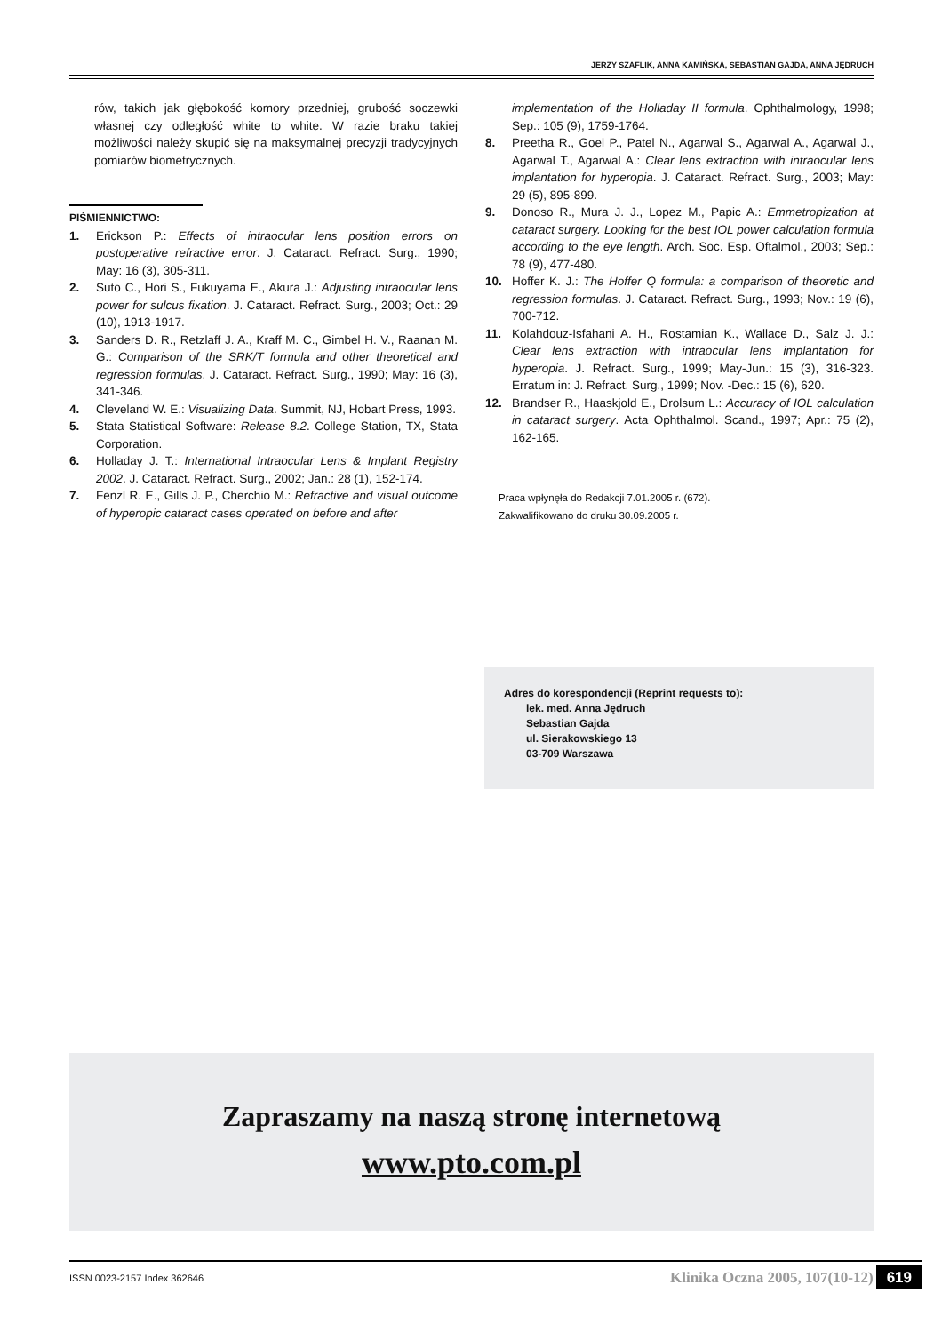JERZY SZAFLIK, ANNA KAMIŃSKA, SEBASTIAN GAJDA, ANNA JĘDRUCH
rów, takich jak głębokość komory przedniej, grubość soczewki własnej czy odległość white to white. W razie braku takiej możliwości należy skupić się na maksymalnej precyzji tradycyjnych pomiarów biometrycznych.
PIŚMIENNICTWO:
1. Erickson P.: Effects of intraocular lens position errors on postoperative refractive error. J. Cataract. Refract. Surg., 1990; May: 16 (3), 305-311.
2. Suto C., Hori S., Fukuyama E., Akura J.: Adjusting intraocular lens power for sulcus fixation. J. Cataract. Refract. Surg., 2003; Oct.: 29 (10), 1913-1917.
3. Sanders D. R., Retzlaff J. A., Kraff M. C., Gimbel H. V., Raanan M. G.: Comparison of the SRK/T formula and other theoretical and regression formulas. J. Cataract. Refract. Surg., 1990; May: 16 (3), 341-346.
4. Cleveland W. E.: Visualizing Data. Summit, NJ, Hobart Press, 1993.
5. Stata Statistical Software: Release 8.2. College Station, TX, Stata Corporation.
6. Holladay J. T.: International Intraocular Lens & Implant Registry 2002. J. Cataract. Refract. Surg., 2002; Jan.: 28 (1), 152-174.
7. Fenzl R. E., Gills J. P., Cherchio M.: Refractive and visual outcome of hyperopic cataract cases operated on before and after
implementation of the Holladay II formula. Ophthalmology, 1998; Sep.: 105 (9), 1759-1764.
8. Preetha R., Goel P., Patel N., Agarwal S., Agarwal A., Agarwal J., Agarwal T., Agarwal A.: Clear lens extraction with intraocular lens implantation for hyperopia. J. Cataract. Refract. Surg., 2003; May: 29 (5), 895-899.
9. Donoso R., Mura J. J., Lopez M., Papic A.: Emmetropization at cataract surgery. Looking for the best IOL power calculation formula according to the eye length. Arch. Soc. Esp. Oftalmol., 2003; Sep.: 78 (9), 477-480.
10. Hoffer K. J.: The Hoffer Q formula: a comparison of theoretic and regression formulas. J. Cataract. Refract. Surg., 1993; Nov.: 19 (6), 700-712.
11. Kolahdouz-Isfahani A. H., Rostamian K., Wallace D., Salz J. J.: Clear lens extraction with intraocular lens implantation for hyperopia. J. Refract. Surg., 1999; May-Jun.: 15 (3), 316-323. Erratum in: J. Refract. Surg., 1999; Nov. -Dec.: 15 (6), 620.
12. Brandser R., Haaskjold E., Drolsum L.: Accuracy of IOL calculation in cataract surgery. Acta Ophthalmol. Scand., 1997; Apr.: 75 (2), 162-165.
Praca wpłynęła do Redakcji 7.01.2005 r. (672).
Zakwalifikowano do druku 30.09.2005 r.
Adres do korespondencji (Reprint requests to):
lek. med. Anna Jędruch
Sebastian Gajda
ul. Sierakowskiego 13
03-709 Warszawa
Zapraszamy na naszą stronę internetową
www.pto.com.pl
ISSN 0023-2157 Index 362646 Klinika Oczna 2005, 107(10-12) 619